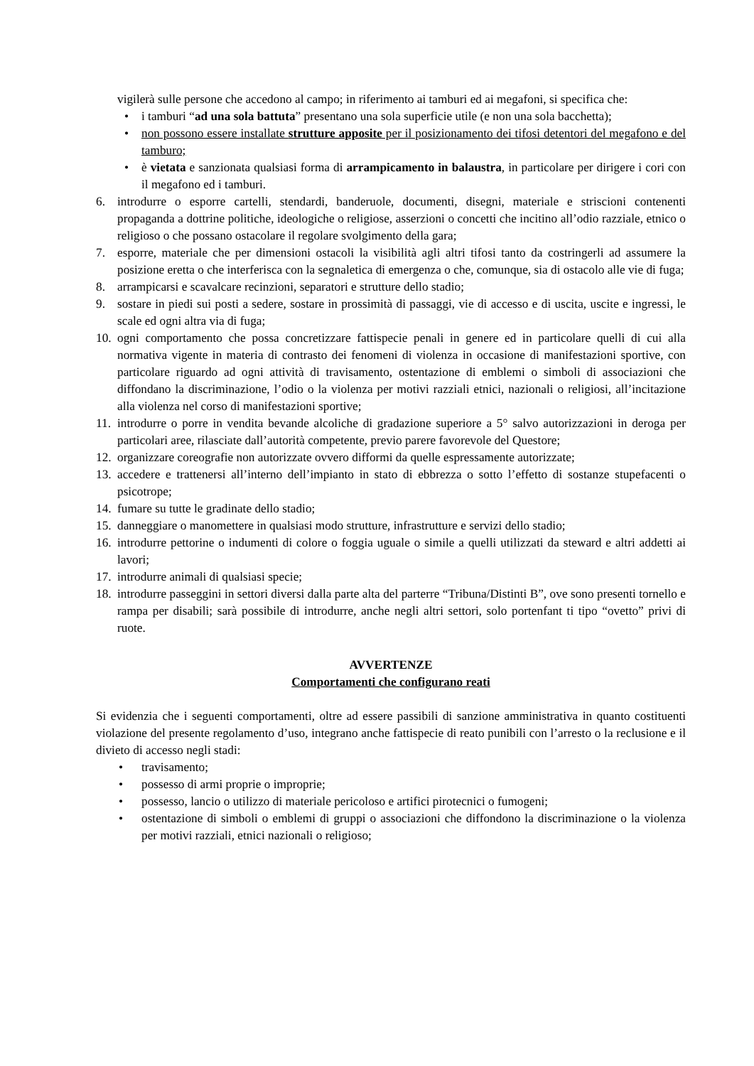vigilerà sulle persone che accedono al campo; in riferimento ai tamburi ed ai megafoni, si specifica che:
• i tamburi “ad una sola battuta” presentano una sola superficie utile (e non una sola bacchetta);
• non possono essere installate strutture apposite per il posizionamento dei tifosi detentori del megafono e del tamburo;
• è vietata e sanzionata qualsiasi forma di arrampicamento in balaustra, in particolare per dirigere i cori con il megafono ed i tamburi.
6. introdurre o esporre cartelli, stendardi, banderuole, documenti, disegni, materiale e striscioni contenenti propaganda a dottrine politiche, ideologiche o religiose, asserzioni o concetti che incitino all’odio razziale, etnico o religioso o che possano ostacolare il regolare svolgimento della gara;
7. esporre, materiale che per dimensioni ostacoli la visibilità agli altri tifosi tanto da costringerli ad assumere la posizione eretta o che interferisca con la segnaletica di emergenza o che, comunque, sia di ostacolo alle vie di fuga;
8. arrampicarsi e scavalcare recinzioni, separatori e strutture dello stadio;
9. sostare in piedi sui posti a sedere, sostare in prossimità di passaggi, vie di accesso e di uscita, uscite e ingressi, le scale ed ogni altra via di fuga;
10. ogni comportamento che possa concretizzare fattispecie penali in genere ed in particolare quelli di cui alla normativa vigente in materia di contrasto dei fenomeni di violenza in occasione di manifestazioni sportive, con particolare riguardo ad ogni attività di travisamento, ostentazione di emblemi o simboli di associazioni che diffondano la discriminazione, l’odio o la violenza per motivi razziali etnici, nazionali o religiosi, all’incitazione alla violenza nel corso di manifestazioni sportive;
11. introdurre o porre in vendita bevande alcoliche di gradazione superiore a 5° salvo autorizzazioni in deroga per particolari aree, rilasciate dall’autorità competente, previo parere favorevole del Questore;
12. organizzare coreografie non autorizzate ovvero difformi da quelle espressamente autorizzate;
13. accedere e trattenersi all’interno dell’impianto in stato di ebbrezza o sotto l’effetto di sostanze stupefacenti o psicotrope;
14. fumare su tutte le gradinate dello stadio;
15. danneggiare o manomettere in qualsiasi modo strutture, infrastrutture e servizi dello stadio;
16. introdurre pettorine o indumenti di colore o foggia uguale o simile a quelli utilizzati da steward e altri addetti ai lavori;
17. introdurre animali di qualsiasi specie;
18. introdurre passeggini in settori diversi dalla parte alta del parterre “Tribuna/Distinti B”, ove sono presenti tornello e rampa per disabili; sarà possibile di introdurre, anche negli altri settori, solo portenfant ti tipo “ovetto” privi di ruote.
AVVERTENZE
Comportamenti che configurano reati
Si evidenzia che i seguenti comportamenti, oltre ad essere passibili di sanzione amministrativa in quanto costituenti violazione del presente regolamento d’uso, integrano anche fattispecie di reato punibili con l’arresto o la reclusione e il divieto di accesso negli stadi:
• travisamento;
• possesso di armi proprie o improprie;
• possesso, lancio o utilizzo di materiale pericoloso e artifici pirotecnici o fumogeni;
• ostentazione di simboli o emblemi di gruppi o associazioni che diffondono la discriminazione o la violenza per motivi razziali, etnici nazionali o religioso;